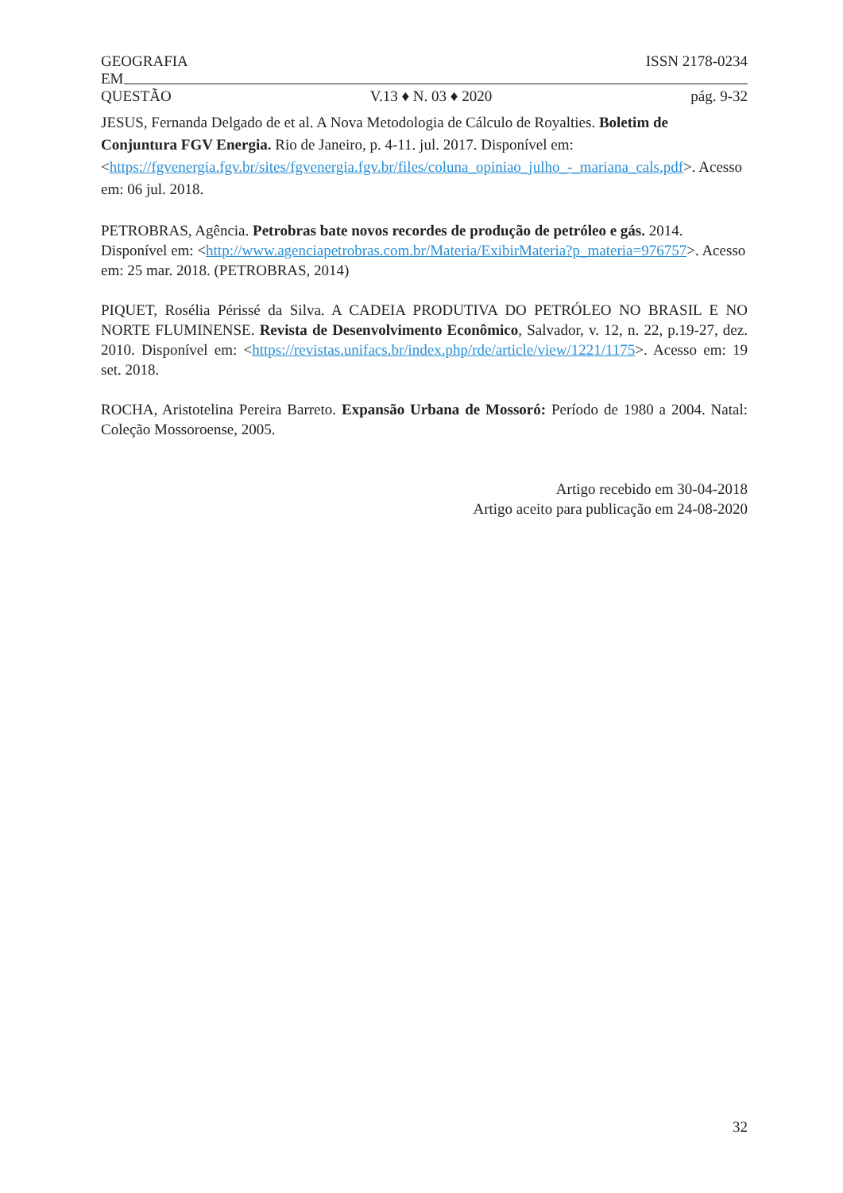GEOGRAFIA ISSN 2178-0234
EM
QUESTÃO V.13 ♦ N. 03 ♦ 2020 pág. 9-32
JESUS, Fernanda Delgado de et al. A Nova Metodologia de Cálculo de Royalties. Boletim de Conjuntura FGV Energia. Rio de Janeiro, p. 4-11. jul. 2017. Disponível em: <https://fgvenergia.fgv.br/sites/fgvenergia.fgv.br/files/coluna_opiniao_julho_-_mariana_cals.pdf>. Acesso em: 06 jul. 2018.
PETROBRAS, Agência. Petrobras bate novos recordes de produção de petróleo e gás. 2014. Disponível em: <http://www.agenciapetrobras.com.br/Materia/ExibirMateria?p_materia=976757>. Acesso em: 25 mar. 2018. (PETROBRAS, 2014)
PIQUET, Rosélia Périssé da Silva. A CADEIA PRODUTIVA DO PETRÓLEO NO BRASIL E NO NORTE FLUMINENSE. Revista de Desenvolvimento Econômico, Salvador, v. 12, n. 22, p.19-27, dez. 2010. Disponível em: <https://revistas.unifacs.br/index.php/rde/article/view/1221/1175>. Acesso em: 19 set. 2018.
ROCHA, Aristotelina Pereira Barreto. Expansão Urbana de Mossoró: Período de 1980 a 2004. Natal: Coleção Mossoroense, 2005.
Artigo recebido em 30-04-2018
Artigo aceito para publicação em 24-08-2020
32